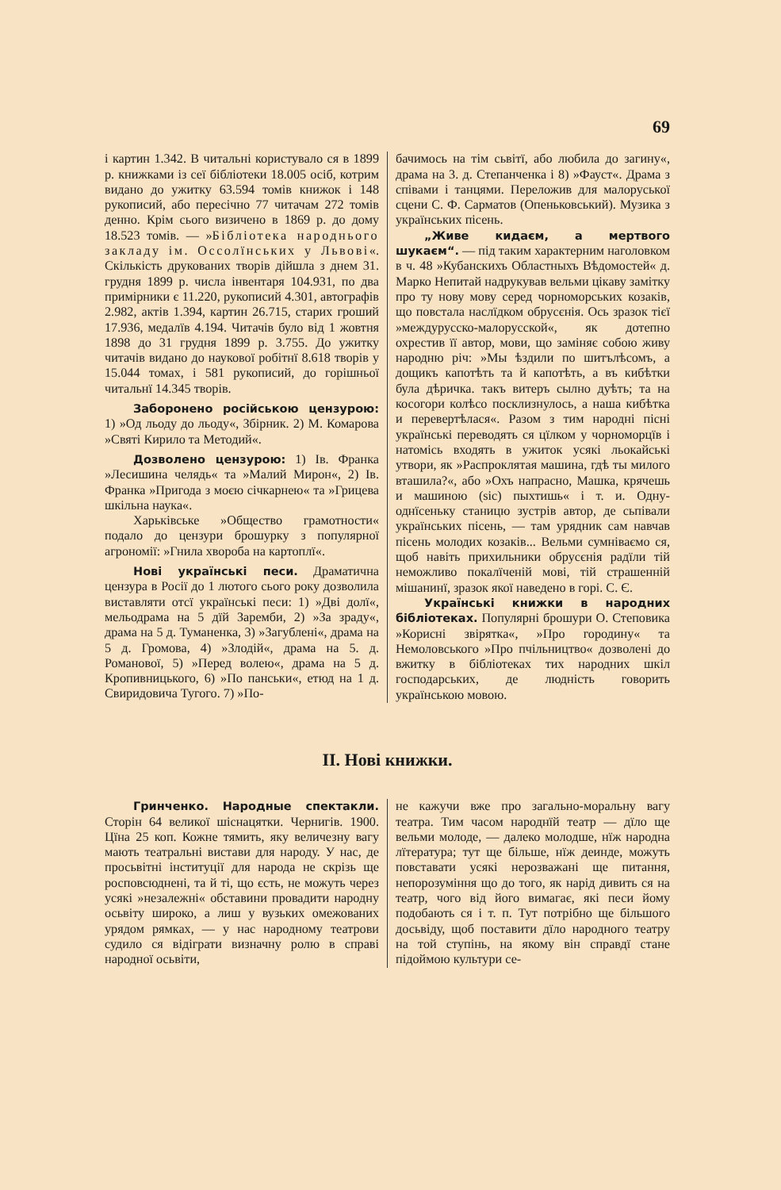69
і картин 1.342. В читальні користувало ся в 1899 р. книжками із сеї бібліотеки 18.005 осіб, котрим видано до ужитку 63.594 томів книжок і 148 рукописий, або пересічно 77 читачам 272 томів денно. Крім сього визичено в 1869 р. до дому 18.523 томів. — »Бібліотека народнього закладу ім. Оссолїнських у Львові«. Скількість друкованих творів дійшла з днем 31. грудня 1899 р. числа інвентаря 104.931, по два примірники є 11.220, рукописий 4.301, автографів 2.982, актів 1.394, картин 26.715, старих гроший 17.936, медалїв 4.194. Читачів було від 1 жовтня 1898 до 31 грудня 1899 р. 3.755. До ужитку читачів видано до наукової робітнї 8.618 творів у 15.044 томах, і 581 рукописий, до горішньої читальнї 14.345 творів.
Заборонено російською цензурою: 1) »Од льоду до льоду«, Збірник. 2) М. Комарова »Святі Кирило та Методий«.
Дозволено цензурою: 1) Ів. Франка »Лесишина челядь« та »Малий Мирон«, 2) Ів. Франка »Пригода з моєю січкарнею« та »Грицева шкільна наука«.
Харьківське »Общество грамотности« подало до цензури брошурку з популярної агрономії: »Гнила хвороба на картоплї«.
Нові українські песи. Драматична цензура в Росії до 1 лютого сього року дозволила виставляти отсї українські песи: 1) »Дві долї«, мельодрама на 5 дїй Заремби, 2) »За зраду«, драма на 5 д. Туманенка, 3) »Загублені«, драма на 5 д. Громова, 4) »Злодій«, драма на 5. д. Романової, 5) »Перед волею«, драма на 5 д. Кропивницького, 6) »По панськи«, етюд на 1 д. Свиридовича Тугого. 7) »По-
бачимось на тім сьвітї, або любила до загину«, драма на 3. д. Степанченка і 8) »Фауст«. Драма з співами і танцями. Переложив для малоруської сцени С. Ф. Сарматов (Опеньковський). Музика з українських пісень.
„Живе кидаєм, а мертвого шукаєм“. — під таким характерним наголовком в ч. 48 »Кубанскихъ Областныхъ Вѣдомостей« д. Марко Непитай надрукував вельми цікаву замітку про ту нову мову серед чорноморських козаків, що повстала наслїдком обрусєнія. Ось зразок тієї »междурусско-малорусской«, як дотепно охрестив її автор, мови, що заміняє собою живу народню річ: »Мы ѣздили по шитълѣсомъ, а дощикъ капотѣть та й капотѣть, а въ кибѣтки була дѣричка. такъ витеръ сылно дуѣть; та на косогори колѣсо посклизнулось, а наша кибѣтка и перевертѣлася«. Разом з тим народні пісні українські переводять ся цїлком у чорноморцїв і натомісь входять в ужиток усякі льокайські утвори, як »Распроклятая машина, гдѣ ты милого вташила?«, або »Охъ напрасно, Машка, крячешь и машиною (sic) пыхтишь« і т. и. Одну-однїсеньку станицю зустрів автор, де сьпівали українських пісень, — там урядник сам навчав пісень молодих козаків... Вельми сумніваємо ся, щоб навіть прихильники обрусєнія радїли тій неможливо покалїченій мові, тій страшенній мішанинї, зразок якої наведено в горі. С. Є.
Українські книжки в народних бібліотеках. Популярні брошури О. Степовика »Корисні звірятка«, »Про городину« та Немоловського »Про пчільництво« дозволені до вжитку в бібліотеках тих народних шкіл господарських, де людність говорить українською мовою.
II. Нові книжки.
Гринченко. Народные спектакли. Сторін 64 великої шіснацятки. Чернигів. 1900. Цїна 25 коп. Кожне тямить, яку величезну вагу мають театральні вистави для народу. У нас, де просьвітні інституції для народа не скрізь ще росповсюднені, та й ті, що єсть, не можуть через усякі »незалежні« обставини провадити народну осьвіту широко, а лиш у вузьких омежованих урядом рямках, — у нас народному театрови судило ся відіграти визначну ролю в справі народної осьвіти,
не кажучи вже про загально-моральну вагу театра. Тим часом народнїй театр — дїло ще вельми молоде, — далеко молодше, нїж народна лїтература; тут ще більше, нїж деинде, можуть повставати усякі нерозважані ще питання, непорозуміння що до того, як нарід дивить ся на театр, чого від його вимагає, які песи йому подобають ся і т. п. Тут потрібно ще більшого досьвіду, щоб поставити дїло народного театру на той ступінь, на якому він справдї стане підоймою культури се-